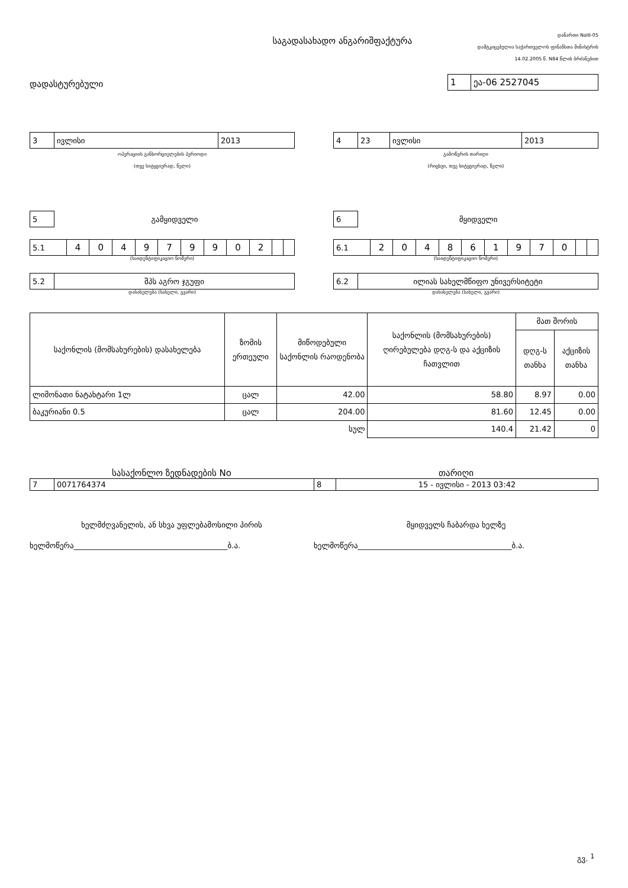საგადასახადო ანგარიშფაქტურა
დანართი NoIII-05
დამტკიცებულია საქართველოს ფინანსთა მინისტრის
14.02.2005 წ. N84 წლის ბრძანებით
დადასტურებული
| 1 | ეა-06 2527045 |
| 3 | ივლისი | 2013 |
ოპერაციის განხორციელების პერიოდი
(თვე სიტყვიერად, წელი)
| 4 | 23 | ივლისი | 2013 |
გამოწერის თარიღი
(რიცხვი, თვე სიტყვიერად, წელი)
| 5 |
გამყიდველი
| 5.1 | 4 | 0 | 4 | 9 | 7 | 9 | 9 | 0 | 2 | | |
(საიდენტიფიკაციო ნომერი)
| 5.2 | შპს აგრო ჯგუფი |
დასახელება (სახელი, გვარი)
| 6 |
მყიდველი
| 6.1 | 2 | 0 | 4 | 8 | 6 | 1 | 9 | 7 | 0 | | |
(საიდენტიფიკაციო ნომერი)
| 6.2 | ილიას სახელმწიფო უნივერსიტეტი |
დასახელება (სახელი, გვარი)
| საქონლის (მომსახურების) დასახელება | ზომის ერთეული | მიწოდებული საქონლის რაოდენობა | საქონლის (მომსახურების) ღირებულება დღგ-ს და აქციზის ჩათვლით | მათ შორის | |
| --- | --- | --- | --- | --- | --- |
| | | | | დღგ-ს თანხა | აქციზის თანხა |
| ლიმონათი ნატახტარი 1ლ | ცალ | 42.00 | 58.80 | 8.97 | 0.00 |
| ბაკურიანი 0.5 | ცალ | 204.00 | 81.60 | 12.45 | 0.00 |
| სულ | | | 140.4 | 21.42 | 0 |
სასაქონლო ზედნადების No თარიღი
| 7 | 0071764374 | 8 | 15 - ივლისი - 2013 03:42 |
ხელმძღვანელის, ან სხვა უფლებამოსილი პირის მყიდველს ჩაბარდა ხელზე
ხელმოწერა________________________________________ბ.ა. ხელმოწერა________________________________________ბ.ა.
გვ. <sup>1</sup>